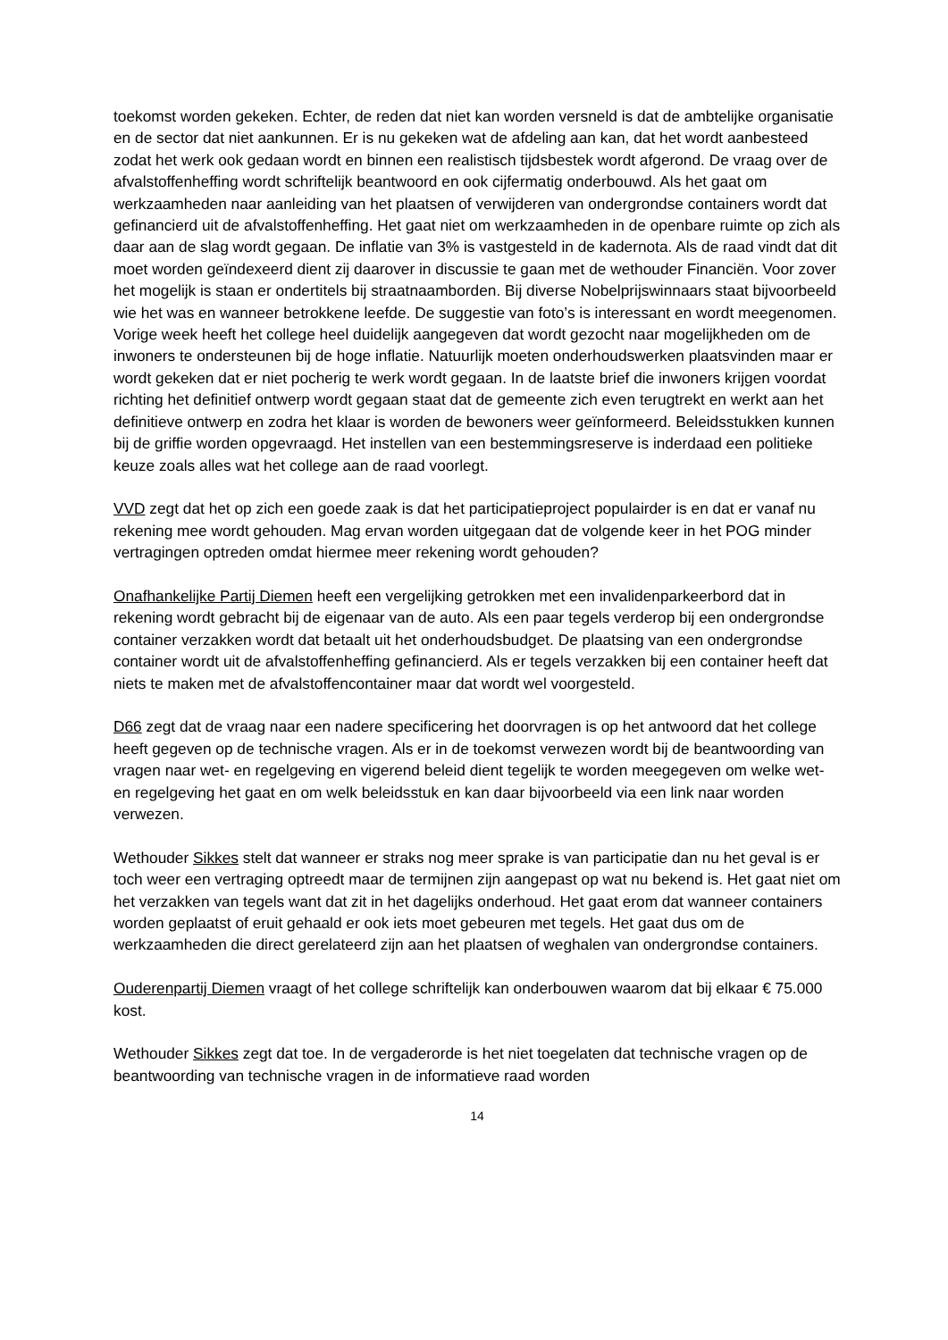toekomst worden gekeken. Echter, de reden dat niet kan worden versneld is dat de ambtelijke organisatie en de sector dat niet aankunnen. Er is nu gekeken wat de afdeling aan kan, dat het wordt aanbesteed zodat het werk ook gedaan wordt en binnen een realistisch tijdsbestek wordt afgerond. De vraag over de afvalstoffenheffing wordt schriftelijk beantwoord en ook cijfermatig onderbouwd. Als het gaat om werkzaamheden naar aanleiding van het plaatsen of verwijderen van ondergrondse containers wordt dat gefinancierd uit de afvalstoffenheffing. Het gaat niet om werkzaamheden in de openbare ruimte op zich als daar aan de slag wordt gegaan. De inflatie van 3% is vastgesteld in de kadernota. Als de raad vindt dat dit moet worden geïndexeerd dient zij daarover in discussie te gaan met de wethouder Financiën. Voor zover het mogelijk is staan er ondertitels bij straatnaamborden. Bij diverse Nobelprijswinnaars staat bijvoorbeeld wie het was en wanneer betrokkene leefde. De suggestie van foto’s is interessant en wordt meegenomen. Vorige week heeft het college heel duidelijk aangegeven dat wordt gezocht naar mogelijkheden om de inwoners te ondersteunen bij de hoge inflatie. Natuurlijk moeten onderhoudswerken plaatsvinden maar er wordt gekeken dat er niet pocherig te werk wordt gegaan. In de laatste brief die inwoners krijgen voordat richting het definitief ontwerp wordt gegaan staat dat de gemeente zich even terugtrekt en werkt aan het definitieve ontwerp en zodra het klaar is worden de bewoners weer geïnformeerd. Beleidsstukken kunnen bij de griffie worden opgevraagd. Het instellen van een bestemmingsreserve is inderdaad een politieke keuze zoals alles wat het college aan de raad voorlegt.
VVD zegt dat het op zich een goede zaak is dat het participatieproject populairder is en dat er vanaf nu rekening mee wordt gehouden. Mag ervan worden uitgegaan dat de volgende keer in het POG minder vertragingen optreden omdat hiermee meer rekening wordt gehouden?
Onafhankelijke Partij Diemen heeft een vergelijking getrokken met een invalidenparkeerbord dat in rekening wordt gebracht bij de eigenaar van de auto. Als een paar tegels verderop bij een ondergrondse container verzakken wordt dat betaalt uit het onderhoudsbudget. De plaatsing van een ondergrondse container wordt uit de afvalstoffenheffing gefinancierd. Als er tegels verzakken bij een container heeft dat niets te maken met de afvalstoffencontainer maar dat wordt wel voorgesteld.
D66 zegt dat de vraag naar een nadere specificering het doorvragen is op het antwoord dat het college heeft gegeven op de technische vragen. Als er in de toekomst verwezen wordt bij de beantwoording van vragen naar wet- en regelgeving en vigerend beleid dient tegelijk te worden meegegeven om welke wet- en regelgeving het gaat en om welk beleidsstuk en kan daar bijvoorbeeld via een link naar worden verwezen.
Wethouder Sikkes stelt dat wanneer er straks nog meer sprake is van participatie dan nu het geval is er toch weer een vertraging optreedt maar de termijnen zijn aangepast op wat nu bekend is. Het gaat niet om het verzakken van tegels want dat zit in het dagelijks onderhoud. Het gaat erom dat wanneer containers worden geplaatst of eruit gehaald er ook iets moet gebeuren met tegels. Het gaat dus om de werkzaamheden die direct gerelateerd zijn aan het plaatsen of weghalen van ondergrondse containers.
Ouderenpartij Diemen vraagt of het college schriftelijk kan onderbouwen waarom dat bij elkaar € 75.000 kost.
Wethouder Sikkes zegt dat toe. In de vergaderorde is het niet toegelaten dat technische vragen op de beantwoording van technische vragen in de informatieve raad worden
14